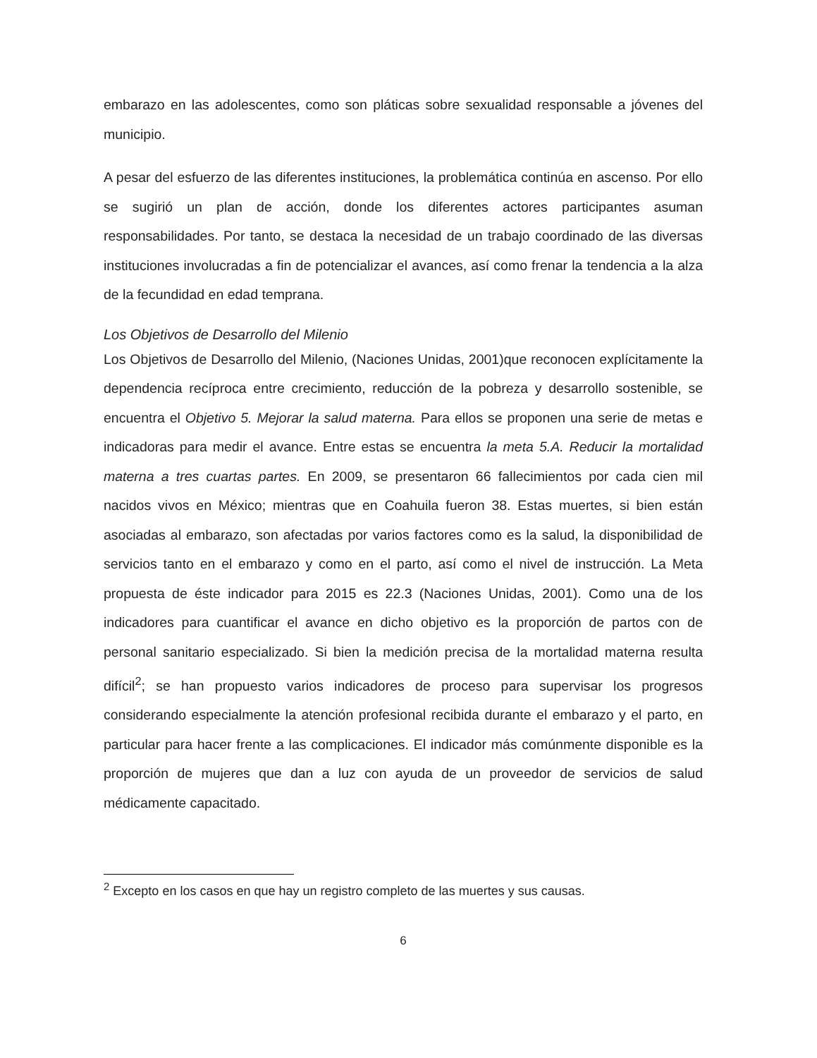embarazo en las adolescentes, como son pláticas sobre sexualidad responsable a jóvenes del municipio.
A pesar del esfuerzo de las diferentes instituciones, la problemática continúa en ascenso. Por ello se sugirió un plan de acción, donde los diferentes actores participantes asuman responsabilidades. Por tanto, se destaca la necesidad de un trabajo coordinado de las diversas instituciones involucradas a fin de potencializar el avances, así como frenar la tendencia a la alza de la fecundidad en edad temprana.
Los Objetivos de Desarrollo del Milenio
Los Objetivos de Desarrollo del Milenio, (Naciones Unidas, 2001)que reconocen explícitamente la dependencia recíproca entre crecimiento, reducción de la pobreza y desarrollo sostenible, se encuentra el Objetivo 5. Mejorar la salud materna. Para ellos se proponen una serie de metas e indicadoras para medir el avance. Entre estas se encuentra la meta 5.A. Reducir la mortalidad materna a tres cuartas partes. En 2009, se presentaron 66 fallecimientos por cada cien mil nacidos vivos en México; mientras que en Coahuila fueron 38. Estas muertes, si bien están asociadas al embarazo, son afectadas por varios factores como es la salud, la disponibilidad de servicios tanto en el embarazo y como en el parto, así como el nivel de instrucción. La Meta propuesta de éste indicador para 2015 es 22.3 (Naciones Unidas, 2001). Como una de los indicadores para cuantificar el avance en dicho objetivo es la proporción de partos con de personal sanitario especializado. Si bien la medición precisa de la mortalidad materna resulta difícil<sup>2</sup>; se han propuesto varios indicadores de proceso para supervisar los progresos considerando especialmente la atención profesional recibida durante el embarazo y el parto, en particular para hacer frente a las complicaciones. El indicador más comúnmente disponible es la proporción de mujeres que dan a luz con ayuda de un proveedor de servicios de salud médicamente capacitado.
<sup>2</sup> Excepto en los casos en que hay un registro completo de las muertes y sus causas.
6